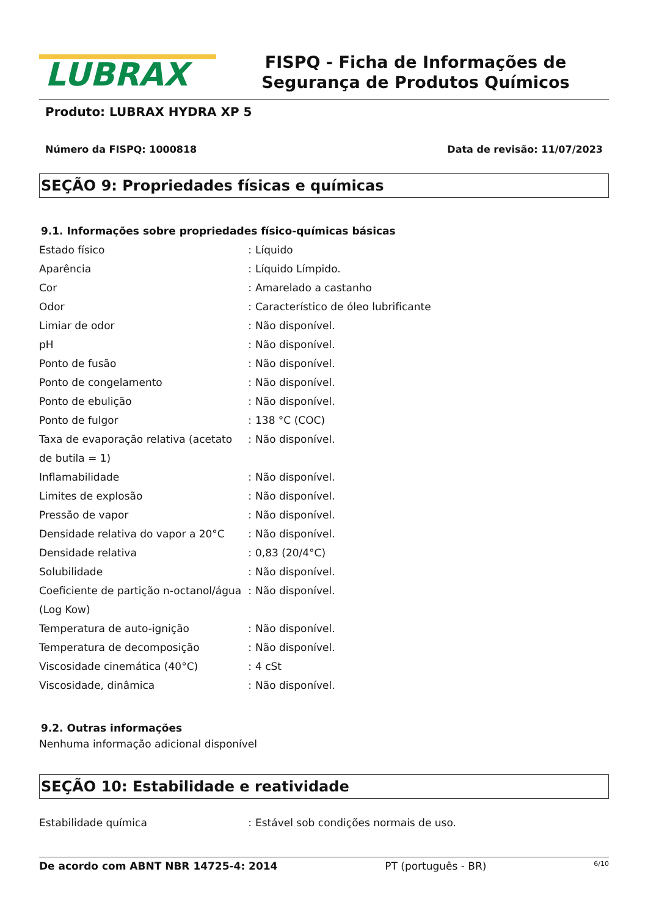LUBRAX
FISPQ - Ficha de Informações de Segurança de Produtos Químicos
Produto: LUBRAX HYDRA XP 5
Número da FISPQ: 1000818 Data de revisão: 11/07/2023
SEÇÃO 9: Propriedades físicas e químicas
9.1. Informações sobre propriedades físico-químicas básicas
| Estado físico | : | Líquido |
| Aparência | : | Líquido Límpido. |
| Cor | : | Amarelado a castanho |
| Odor | : | Característico de óleo lubrificante |
| Limiar de odor | : | Não disponível. |
| pH | : | Não disponível. |
| Ponto de fusão | : | Não disponível. |
| Ponto de congelamento | : | Não disponível. |
| Ponto de ebulição | : | Não disponível. |
| Ponto de fulgor | : | 138 °C (COC) |
| Taxa de evaporação relativa (acetato de butila = 1) | : | Não disponível. |
| Inflamabilidade | : | Não disponível. |
| Limites de explosão | : | Não disponível. |
| Pressão de vapor | : | Não disponível. |
| Densidade relativa do vapor a 20°C | : | Não disponível. |
| Densidade relativa | : | 0,83 (20/4°C) |
| Solubilidade | : | Não disponível. |
| Coeficiente de partição n-octanol/água (Log Kow) | : | Não disponível. |
| Temperatura de auto-ignição | : | Não disponível. |
| Temperatura de decomposição | : | Não disponível. |
| Viscosidade cinemática (40°C) | : | 4 cSt |
| Viscosidade, dinâmica | : | Não disponível. |
9.2. Outras informações
Nenhuma informação adicional disponível
SEÇÃO 10: Estabilidade e reatividade
| Estabilidade química | : | Estável sob condições normais de uso. |
De acordo com ABNT NBR 14725-4: 2014 PT (português - BR) 6/10